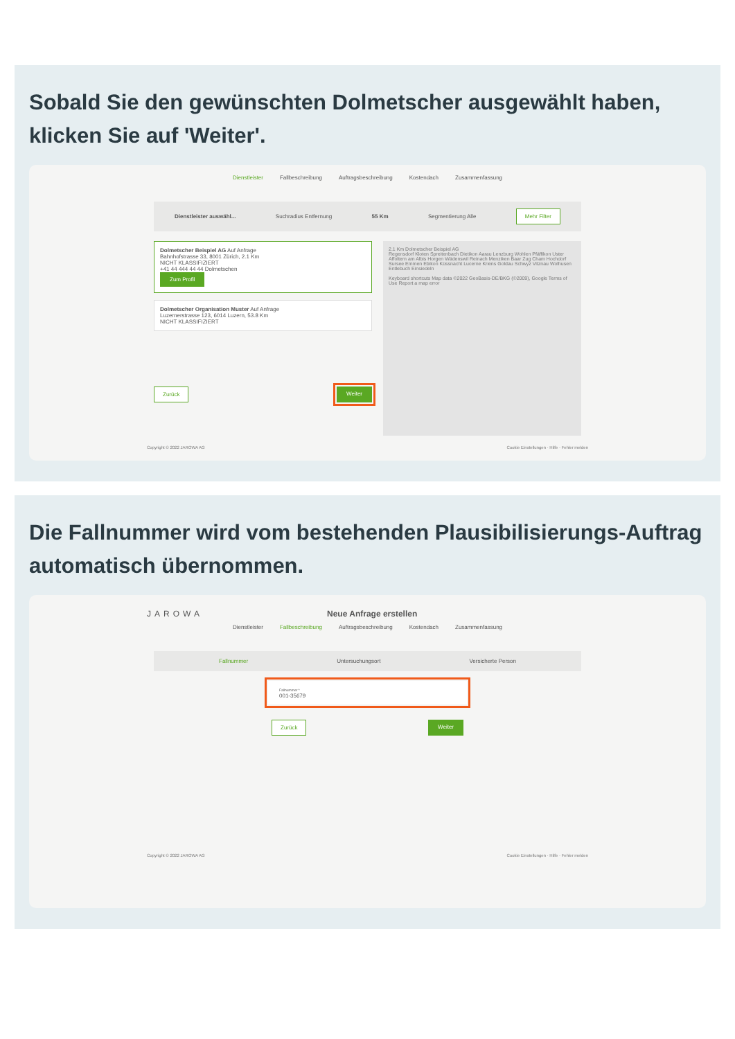Sobald Sie den gewünschten Dolmetscher ausgewählt haben, klicken Sie auf 'Weiter'.
Dienstleister Fallbeschreibung Auftragsbeschreibung Kostendach Zusammenfassung
Dienstleister auswähl... Suchradius Entfernung 55 Km Segmentierung Alle Mehr Filter
Dolmetscher Beispiel AG Auf Anfrage
Bahnhofstrasse 33, 8001 Zürich, 2.1 Km
NICHT KLASSIFIZIERT
+41 44 444 44 44 Dolmetschen
Zum Profil
Dolmetscher Organisation Muster Auf Anfrage
Luzernerstrasse 123, 6014 Luzern, 53.8 Km
NICHT KLASSIFIZIERT
Zurück Weiter
2.1 Km Dolmetscher Beispiel AG
Regensdorf Kloten Spreitenbach Dietikon Aarau Lenzburg Wohlen Pfäffikon Uster Affoltern am Albis Horgen Wädenswil Reinach Menziken Baar Zug Cham Hochdorf Sursee Emmen Ebikon Küssnacht Lucerne Kriens Goldau Schwyz Vitznau Wolhusen Entlebuch Einsiedeln
Keyboard shortcuts Map data ©2022 GeoBasis-DE/BKG (©2009), Google Terms of Use Report a map error
Copyright © 2022 JAROWA AG Cookie Einstellungen · Hilfe · Fehler melden
Die Fallnummer wird vom bestehenden Plausibilisierungs-Auftrag automatisch übernommen.
JAROWA Neue Anfrage erstellen
Dienstleister Fallbeschreibung Auftragsbeschreibung Kostendach Zusammenfassung
Fallnummer Untersuchungsort Versicherte Person
Fallnummer *
001-35679
Zurück Weiter
Copyright © 2022 JAROWA AG Cookie Einstellungen · Hilfe · Fehler melden